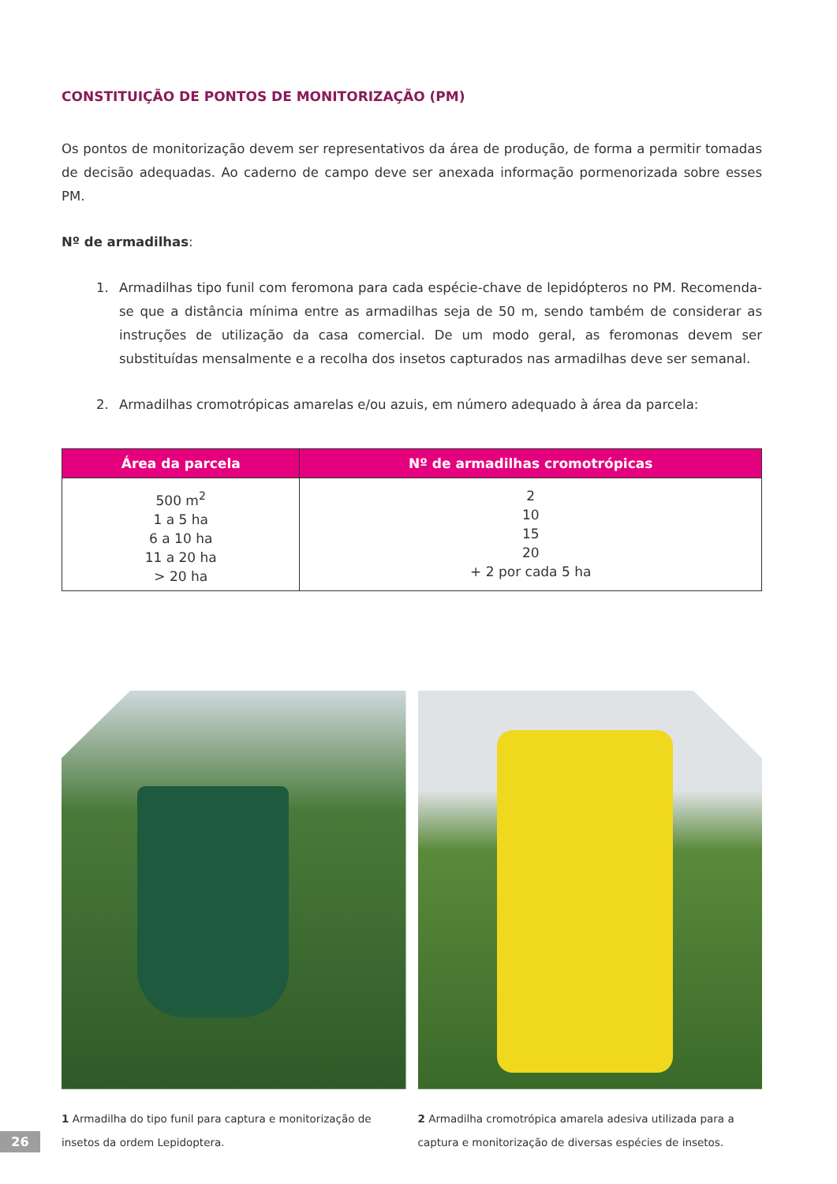CONSTITUIÇÃO DE PONTOS DE MONITORIZAÇÃO (PM)
Os pontos de monitorização devem ser representativos da área de produção, de forma a permitir tomadas de decisão adequadas. Ao caderno de campo deve ser anexada informação pormenorizada sobre esses PM.
Nº de armadilhas:
1. Armadilhas tipo funil com feromona para cada espécie-chave de lepidópteros no PM. Recomenda-se que a distância mínima entre as armadilhas seja de 50 m, sendo também de considerar as instruções de utilização da casa comercial. De um modo geral, as feromonas devem ser substituídas mensalmente e a recolha dos insetos capturados nas armadilhas deve ser semanal.
2. Armadilhas cromotrópicas amarelas e/ou azuis, em número adequado à área da parcela:
| Área da parcela | Nº de armadilhas cromotrópicas |
| --- | --- |
| 500 m<sup>2</sup> 1 a 5 ha 6 a 10 ha 11 a 20 ha > 20 ha | 2 10 15 20 + 2 por cada 5 ha |
1 Armadilha do tipo funil para captura e monitorização de insetos da ordem Lepidoptera.
2 Armadilha cromotrópica amarela adesiva utilizada para a captura e monitorização de diversas espécies de insetos.
26